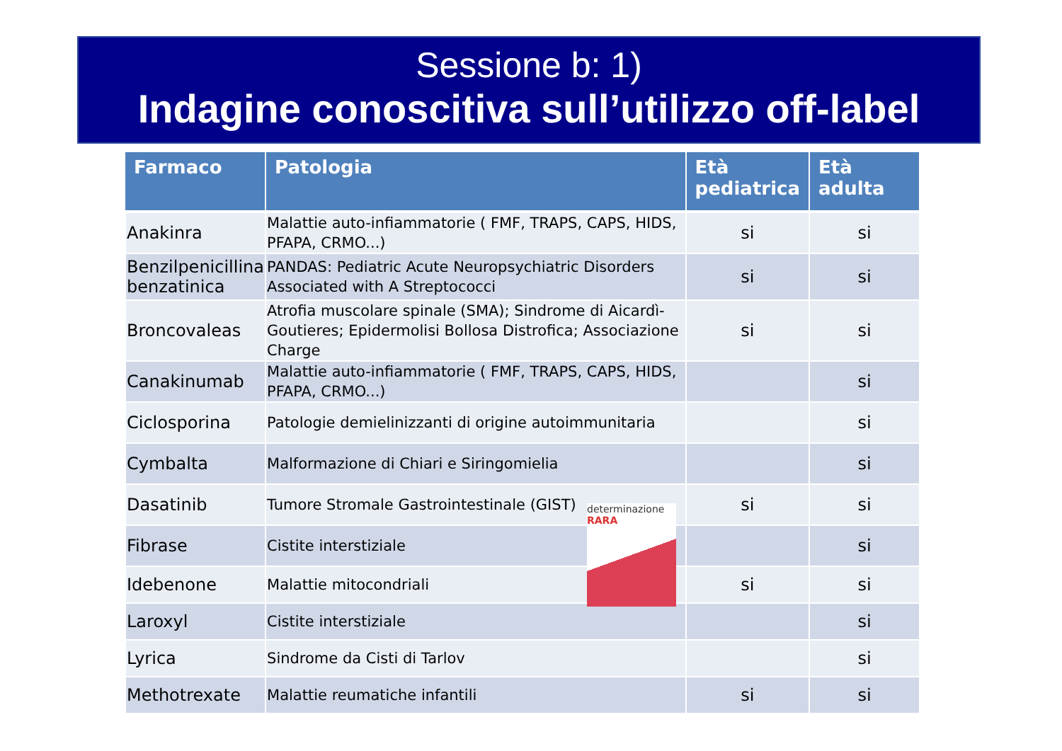Sessione b: 1)
Indagine conoscitiva sull’utilizzo off-label
| Farmaco | Patologia | Età pediatrica | Età adulta |
| --- | --- | --- | --- |
| Anakinra | Malattie auto-infiammatorie ( FMF, TRAPS, CAPS, HIDS, PFAPA, CRMO...) | si | si |
| Benzilpenicillina benzatinica | PANDAS: Pediatric Acute Neuropsychiatric Disorders Associated with A Streptococci | si | si |
| Broncovaleas | Atrofia muscolare spinale (SMA); Sindrome di Aicardì-Goutieres; Epidermolisi Bollosa Distrofica; Associazione Charge | si | si |
| Canakinumab | Malattie auto-infiammatorie ( FMF, TRAPS, CAPS, HIDS, PFAPA, CRMO...) | | si |
| Ciclosporina | Patologie demielinizzanti di origine autoimmunitaria | | si |
| Cymbalta | Malformazione di Chiari e Siringomielia | | si |
| Dasatinib | Tumore Stromale Gastrointestinale (GIST) | si | si |
| Fibrase | Cistite interstiziale | | si |
| Idebenone | Malattie mitocondriali | si | si |
| Laroxyl | Cistite interstiziale | | si |
| Lyrica | Sindrome da Cisti di Tarlov | | si |
| Methotrexate | Malattie reumatiche infantili | si | si |
determinazione RARA